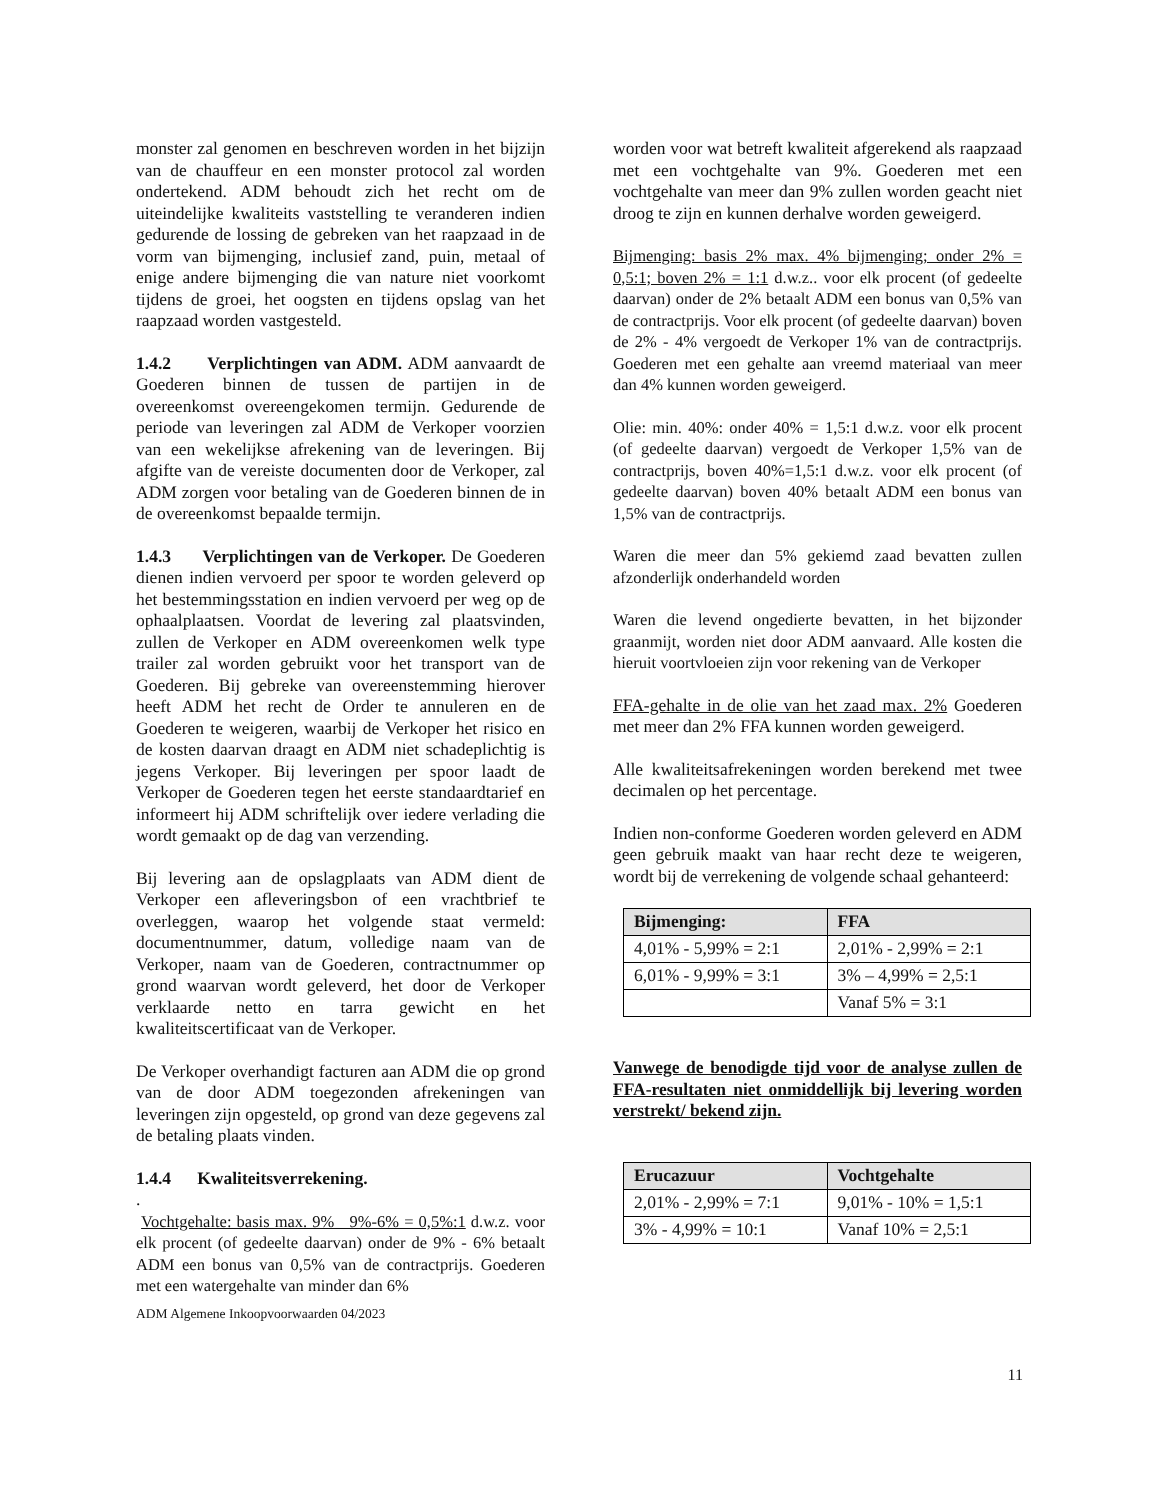monster zal genomen en beschreven worden in het bijzijn van de chauffeur en een monster protocol zal worden ondertekend. ADM behoudt zich het recht om de uiteindelijke kwaliteits vaststelling te veranderen indien gedurende de lossing de gebreken van het raapzaad in de vorm van bijmenging, inclusief zand, puin, metaal of enige andere bijmenging die van nature niet voorkomt tijdens de groei, het oogsten en tijdens opslag van het raapzaad worden vastgesteld.
1.4.2 Verplichtingen van ADM. ADM aanvaardt de Goederen binnen de tussen de partijen in de overeenkomst overeengekomen termijn. Gedurende de periode van leveringen zal ADM de Verkoper voorzien van een wekelijkse afrekening van de leveringen. Bij afgifte van de vereiste documenten door de Verkoper, zal ADM zorgen voor betaling van de Goederen binnen de in de overeenkomst bepaalde termijn.
1.4.3 Verplichtingen van de Verkoper. De Goederen dienen indien vervoerd per spoor te worden geleverd op het bestemmingsstation en indien vervoerd per weg op de ophaalplaatsen. Voordat de levering zal plaatsvinden, zullen de Verkoper en ADM overeenkomen welk type trailer zal worden gebruikt voor het transport van de Goederen. Bij gebreke van overeenstemming hierover heeft ADM het recht de Order te annuleren en de Goederen te weigeren, waarbij de Verkoper het risico en de kosten daarvan draagt en ADM niet schadeplichtig is jegens Verkoper. Bij leveringen per spoor laadt de Verkoper de Goederen tegen het eerste standaardtarief en informeert hij ADM schriftelijk over iedere verlading die wordt gemaakt op de dag van verzending.
Bij levering aan de opslagplaats van ADM dient de Verkoper een afleveringsbon of een vrachtbrief te overleggen, waarop het volgende staat vermeld: documentnummer, datum, volledige naam van de Verkoper, naam van de Goederen, contractnummer op grond waarvan wordt geleverd, het door de Verkoper verklaarde netto en tarra gewicht en het kwaliteitscertificaat van de Verkoper.
De Verkoper overhandigt facturen aan ADM die op grond van de door ADM toegezonden afrekeningen van leveringen zijn opgesteld, op grond van deze gegevens zal de betaling plaats vinden.
1.4.4 Kwaliteitsverrekening.
.
Vochtgehalte: basis max. 9% 9%-6% = 0,5%:1 d.w.z. voor elk procent (of gedeelte daarvan) onder de 9% - 6% betaalt ADM een bonus van 0,5% van de contractprijs. Goederen met een watergehalte van minder dan 6%
ADM Algemene Inkoopvoorwaarden 04/2023
worden voor wat betreft kwaliteit afgerekend als raapzaad met een vochtgehalte van 9%. Goederen met een vochtgehalte van meer dan 9% zullen worden geacht niet droog te zijn en kunnen derhalve worden geweigerd.
Bijmenging: basis 2% max. 4% bijmenging; onder 2% = 0,5:1; boven 2% = 1:1 d.w.z.. voor elk procent (of gedeelte daarvan) onder de 2% betaalt ADM een bonus van 0,5% van de contractprijs. Voor elk procent (of gedeelte daarvan) boven de 2% - 4% vergoedt de Verkoper 1% van de contractprijs. Goederen met een gehalte aan vreemd materiaal van meer dan 4% kunnen worden geweigerd.
Olie: min. 40%: onder 40% = 1,5:1 d.w.z. voor elk procent (of gedeelte daarvan) vergoedt de Verkoper 1,5% van de contractprijs, boven 40%=1,5:1 d.w.z. voor elk procent (of gedeelte daarvan) boven 40% betaalt ADM een bonus van 1,5% van de contractprijs.
Waren die meer dan 5% gekiemd zaad bevatten zullen afzonderlijk onderhandeld worden
Waren die levend ongedierte bevatten, in het bijzonder graanmijt, worden niet door ADM aanvaard. Alle kosten die hieruit voortvloeien zijn voor rekening van de Verkoper
FFA-gehalte in de olie van het zaad max. 2% Goederen met meer dan 2% FFA kunnen worden geweigerd.
Alle kwaliteitsafrekeningen worden berekend met twee decimalen op het percentage.
Indien non-conforme Goederen worden geleverd en ADM geen gebruik maakt van haar recht deze te weigeren, wordt bij de verrekening de volgende schaal gehanteerd:
| Bijmenging: | FFA |
| --- | --- |
| 4,01% - 5,99% = 2:1 | 2,01% - 2,99% = 2:1 |
| 6,01% - 9,99% = 3:1 | 3% – 4,99% = 2,5:1 |
| | Vanaf 5% = 3:1 |
Vanwege de benodigde tijd voor de analyse zullen de FFA-resultaten niet onmiddellijk bij levering worden verstrekt/ bekend zijn.
| Erucazuur | Vochtgehalte |
| --- | --- |
| 2,01% - 2,99% = 7:1 | 9,01% - 10% = 1,5:1 |
| 3% - 4,99% = 10:1 | Vanaf 10% = 2,5:1 |
11